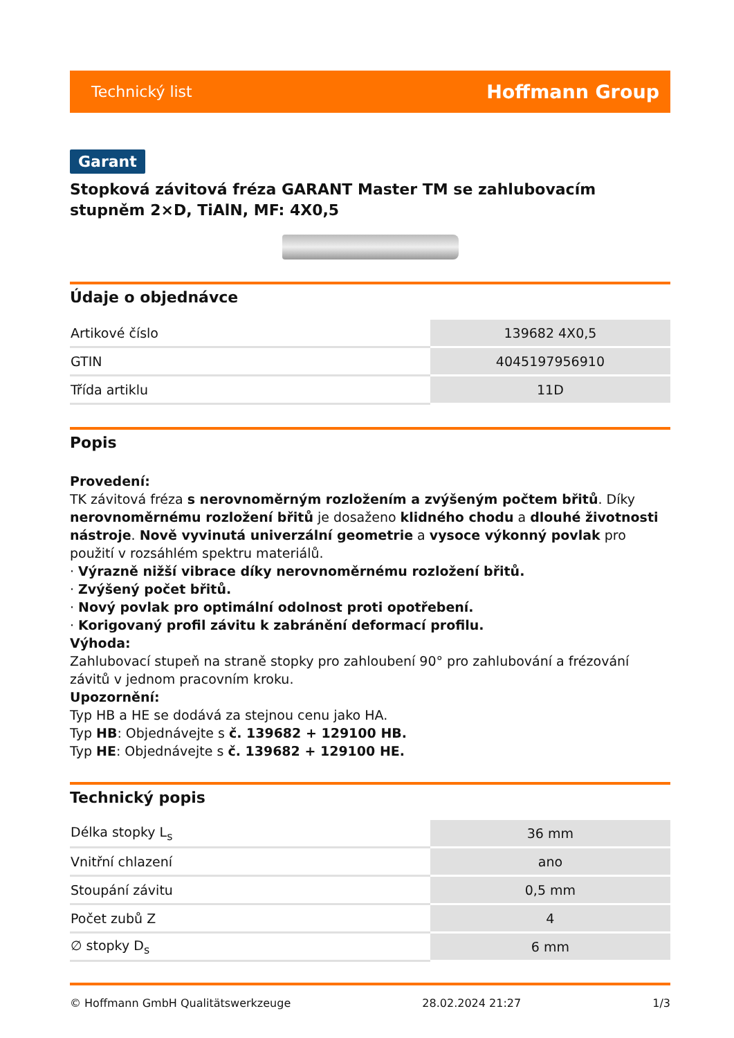Technický list Hoffmann Group
Garant
Stopková závitová fréza GARANT Master TM se zahlubovacím stupněm 2×D, TiAlN, MF: 4X0,5
Údaje o objednávce
| Artikové číslo | 139682 4X0,5 |
| GTIN | 4045197956910 |
| Třída artiklu | 11D |
Popis
Provedení:
TK závitová fréza s nerovnoměrným rozložením a zvýšeným počtem břitů. Díky nerovnoměrnému rozložení břitů je dosaženo klidného chodu a dlouhé životnosti nástroje. Nově vyvinutá univerzální geometrie a vysoce výkonný povlak pro použití v rozsáhlém spektru materiálů.
· Výrazně nižší vibrace díky nerovnoměrnému rozložení břitů.
· Zvýšený počet břitů.
· Nový povlak pro optimální odolnost proti opotřebení.
· Korigovaný profil závitu k zabránění deformací profilu.
Výhoda:
Zahlubovací stupeň na straně stopky pro zahloubení 90° pro zahlubování a frézování závitů v jednom pracovním kroku.
Upozornění:
Typ HB a HE se dodává za stejnou cenu jako HA.
Typ HB: Objednávejte s č. 139682 + 129100 HB.
Typ HE: Objednávejte s č. 139682 + 129100 HE.
Technický popis
| Délka stopky L<sub>s</sub> | 36 mm |
| Vnitřní chlazení | ano |
| Stoupání závitu | 0,5 mm |
| Počet zubů Z | 4 |
| ∅ stopky D<sub>s</sub> | 6 mm |
© Hoffmann GmbH Qualitätswerkzeuge 28.02.2024 21:27 1/3